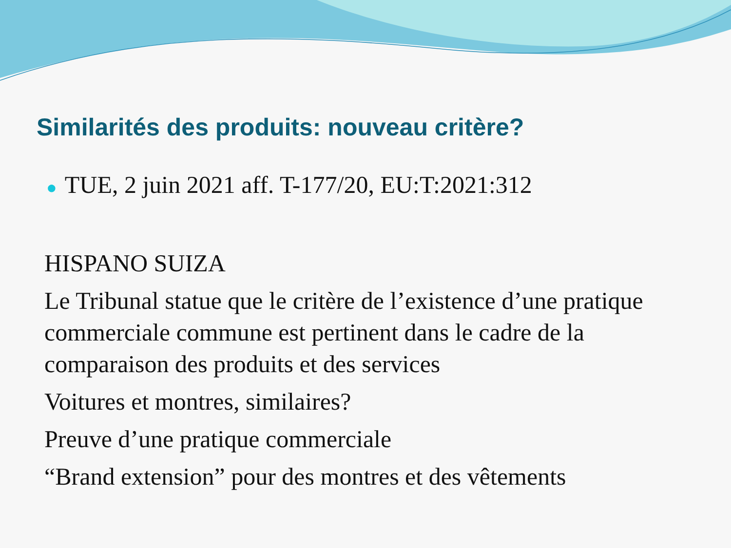Similarités des produits: nouveau critère?
● TUE, 2 juin 2021 aff. T-177/20, EU:T:2021:312
HISPANO SUIZA
Le Tribunal statue que le critère de l’existence d’une pratique commerciale commune est pertinent dans le cadre de la comparaison des produits et des services
Voitures et montres, similaires?
Preuve d’une pratique commerciale
“Brand extension” pour des montres et des vêtements